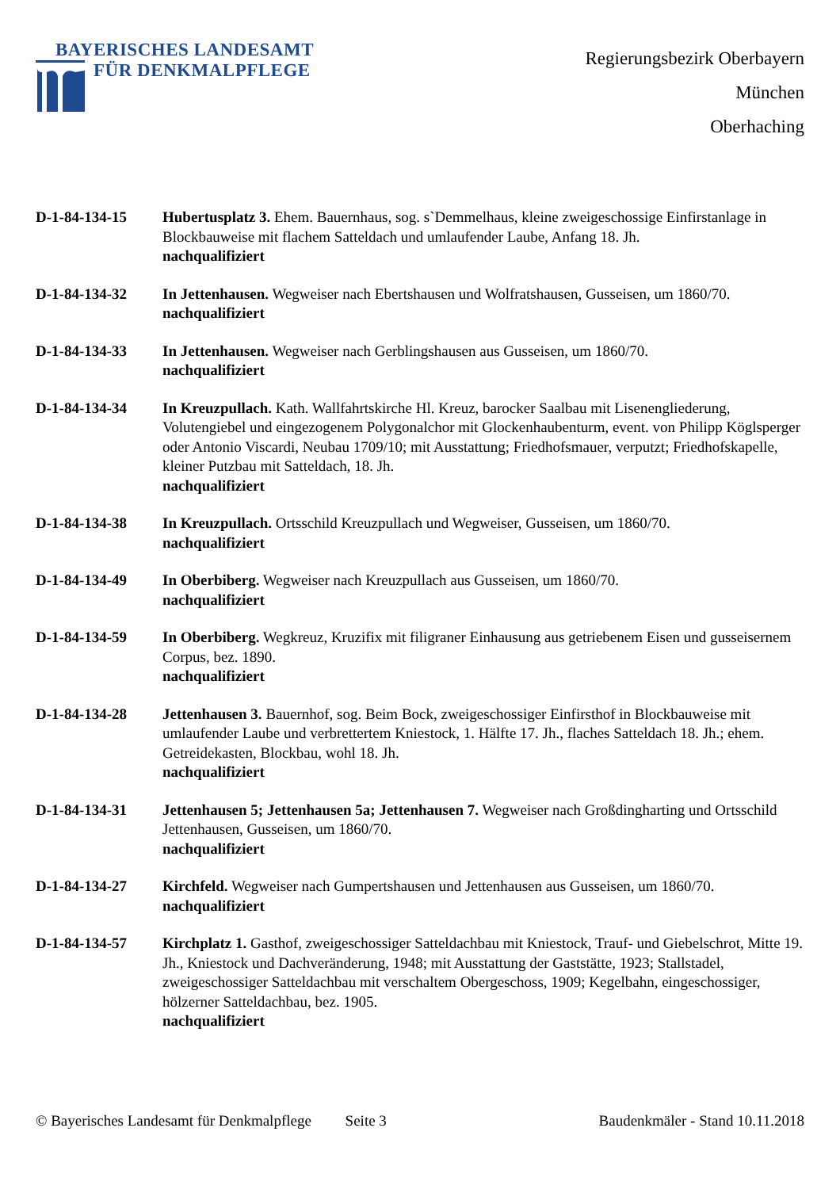BAYERISCHES LANDESAMT
FÜR DENKMALPFLEGE
Regierungsbezirk Oberbayern
München
Oberhaching
D-1-84-134-15 Hubertusplatz 3. Ehem. Bauernhaus, sog. s`Demmelhaus, kleine zweigeschossige Einfirstanlage in Blockbauweise mit flachem Satteldach und umlaufender Laube, Anfang 18. Jh.
nachqualifiziert
D-1-84-134-32 In Jettenhausen. Wegweiser nach Ebertshausen und Wolfratshausen, Gusseisen, um 1860/70.
nachqualifiziert
D-1-84-134-33 In Jettenhausen. Wegweiser nach Gerblingshausen aus Gusseisen, um 1860/70.
nachqualifiziert
D-1-84-134-34 In Kreuzpullach. Kath. Wallfahrtskirche Hl. Kreuz, barocker Saalbau mit Lisenengliederung, Volutengiebel und eingezogenem Polygonalchor mit Glockenhaubenturm, event. von Philipp Köglsperger oder Antonio Viscardi, Neubau 1709/10; mit Ausstattung; Friedhofsmauer, verputzt; Friedhofskapelle, kleiner Putzbau mit Satteldach, 18. Jh.
nachqualifiziert
D-1-84-134-38 In Kreuzpullach. Ortsschild Kreuzpullach und Wegweiser, Gusseisen, um 1860/70.
nachqualifiziert
D-1-84-134-49 In Oberbiberg. Wegweiser nach Kreuzpullach aus Gusseisen, um 1860/70.
nachqualifiziert
D-1-84-134-59 In Oberbiberg. Wegkreuz, Kruzifix mit filigraner Einhausung aus getriebenem Eisen und gusseisernem Corpus, bez. 1890.
nachqualifiziert
D-1-84-134-28 Jettenhausen 3. Bauernhof, sog. Beim Bock, zweigeschossiger Einfirsthof in Blockbauweise mit umlaufender Laube und verbrettertem Kniestock, 1. Hälfte 17. Jh., flaches Satteldach 18. Jh.; ehem. Getreidekasten, Blockbau, wohl 18. Jh.
nachqualifiziert
D-1-84-134-31 Jettenhausen 5; Jettenhausen 5a; Jettenhausen 7. Wegweiser nach Großdingharting und Ortsschild Jettenhausen, Gusseisen, um 1860/70.
nachqualifiziert
D-1-84-134-27 Kirchfeld. Wegweiser nach Gumpertshausen und Jettenhausen aus Gusseisen, um 1860/70.
nachqualifiziert
D-1-84-134-57 Kirchplatz 1. Gasthof, zweigeschossiger Satteldachbau mit Kniestock, Trauf- und Giebelschrot, Mitte 19. Jh., Kniestock und Dachveränderung, 1948; mit Ausstattung der Gaststätte, 1923; Stallstadel, zweigeschossiger Satteldachbau mit verschaltem Obergeschoss, 1909; Kegelbahn, eingeschossiger, hölzerner Satteldachbau, bez. 1905.
nachqualifiziert
© Bayerisches Landesamt für Denkmalpflege Seite 3 Baudenkmäler - Stand 10.11.2018